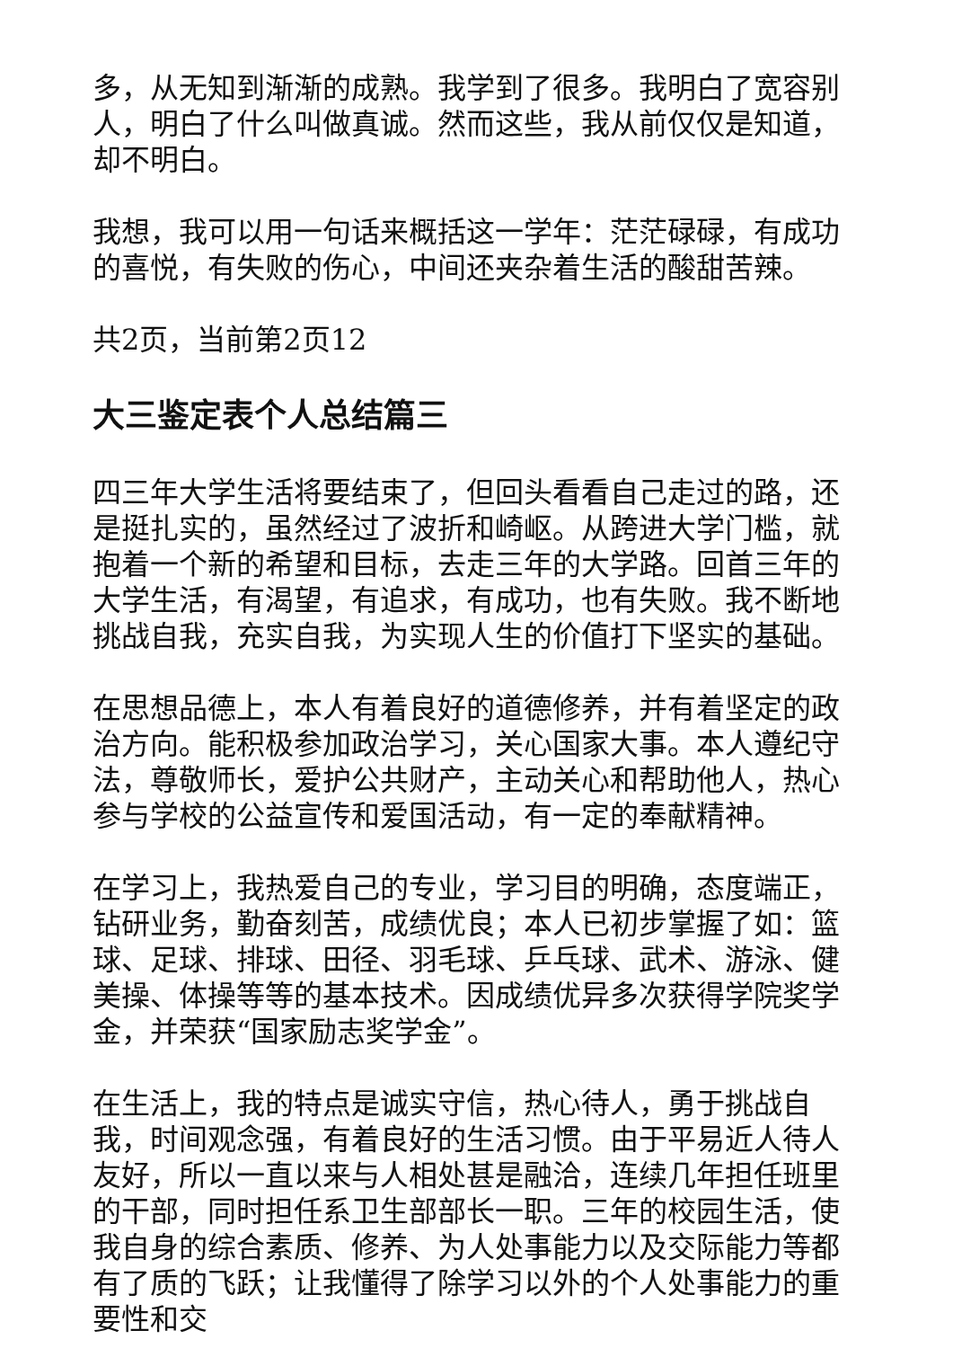多，从无知到渐渐的成熟。我学到了很多。我明白了宽容别人，明白了什么叫做真诚。然而这些，我从前仅仅是知道，却不明白。
我想，我可以用一句话来概括这一学年：茫茫碌碌，有成功的喜悦，有失败的伤心，中间还夹杂着生活的酸甜苦辣。
共2页，当前第2页12
大三鉴定表个人总结篇三
四三年大学生活将要结束了，但回头看看自己走过的路，还是挺扎实的，虽然经过了波折和崎岖。从跨进大学门槛，就抱着一个新的希望和目标，去走三年的大学路。回首三年的大学生活，有渴望，有追求，有成功，也有失败。我不断地挑战自我，充实自我，为实现人生的价值打下坚实的基础。
在思想品德上，本人有着良好的道德修养，并有着坚定的政治方向。能积极参加政治学习，关心国家大事。本人遵纪守法，尊敬师长，爱护公共财产，主动关心和帮助他人，热心参与学校的公益宣传和爱国活动，有一定的奉献精神。
在学习上，我热爱自己的专业，学习目的明确，态度端正，钻研业务，勤奋刻苦，成绩优良；本人已初步掌握了如：篮球、足球、排球、田径、羽毛球、乒乓球、武术、游泳、健美操、体操等等的基本技术。因成绩优异多次获得学院奖学金，并荣获“国家励志奖学金”。
在生活上，我的特点是诚实守信，热心待人，勇于挑战自我，时间观念强，有着良好的生活习惯。由于平易近人待人友好，所以一直以来与人相处甚是融洽，连续几年担任班里的干部，同时担任系卫生部部长一职。三年的校园生活，使我自身的综合素质、修养、为人处事能力以及交际能力等都有了质的飞跃；让我懂得了除学习以外的个人处事能力的重要性和交